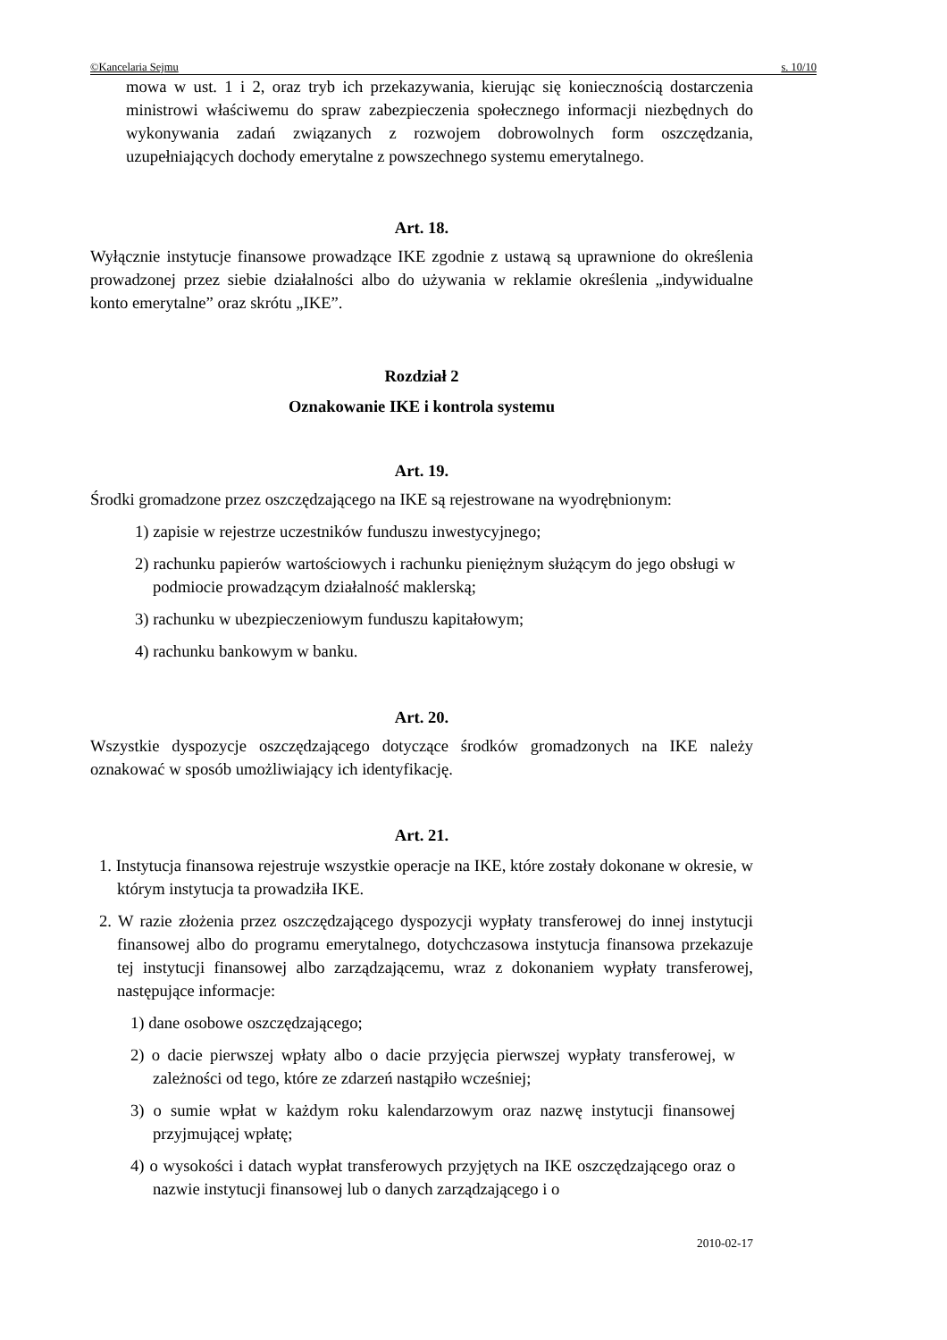©Kancelaria Sejmu s. 10/10
mowa w ust. 1 i 2, oraz tryb ich przekazywania, kierując się koniecznością dostarczenia ministrowi właściwemu do spraw zabezpieczenia społecznego informacji niezbędnych do wykonywania zadań związanych z rozwojem dobrowolnych form oszczędzania, uzupełniających dochody emerytalne z powszechnego systemu emerytalnego.
Art. 18.
Wyłącznie instytucje finansowe prowadzące IKE zgodnie z ustawą są uprawnione do określenia prowadzonej przez siebie działalności albo do używania w reklamie określenia „indywidualne konto emerytalne” oraz skrótu „IKE”.
Rozdział 2
Oznakowanie IKE i kontrola systemu
Art. 19.
Środki gromadzone przez oszczędzającego na IKE są rejestrowane na wyodrębnionym:
1) zapisie w rejestrze uczestników funduszu inwestycyjnego;
2) rachunku papierów wartościowych i rachunku pieniężnym służącym do jego obsługi w podmiocie prowadzącym działalność maklerską;
3) rachunku w ubezpieczeniowym funduszu kapitałowym;
4) rachunku bankowym w banku.
Art. 20.
Wszystkie dyspozycje oszczędzającego dotyczące środków gromadzonych na IKE należy oznakować w sposób umożliwiający ich identyfikację.
Art. 21.
1. Instytucja finansowa rejestruje wszystkie operacje na IKE, które zostały dokonane w okresie, w którym instytucja ta prowadziła IKE.
2. W razie złożenia przez oszczędzającego dyspozycji wypłaty transferowej do innej instytucji finansowej albo do programu emerytalnego, dotychczasowa instytucja finansowa przekazuje tej instytucji finansowej albo zarządzającemu, wraz z dokonaniem wypłaty transferowej, następujące informacje:
1) dane osobowe oszczędzającego;
2) o dacie pierwszej wpłaty albo o dacie przyjęcia pierwszej wypłaty transferowej, w zależności od tego, które ze zdarzeń nastąpiło wcześniej;
3) o sumie wpłat w każdym roku kalendarzowym oraz nazwę instytucji finansowej przyjmującej wpłatę;
4) o wysokości i datach wypłat transferowych przyjętych na IKE oszczędzającego oraz o nazwie instytucji finansowej lub o danych zarządzającego i o
2010-02-17